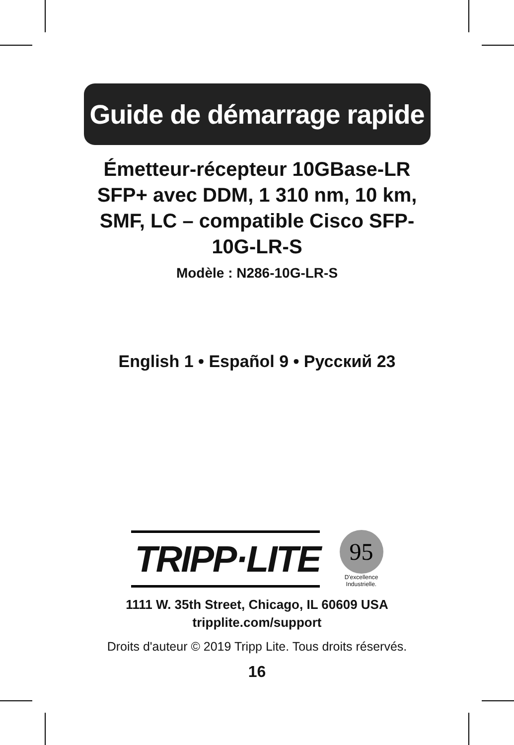Guide de démarrage rapide
Émetteur-récepteur 10GBase-LR SFP+ avec DDM, 1 310 nm, 10 km, SMF, LC – compatible Cisco SFP-10G-LR-S
Modèle : N286-10G-LR-S
English 1 • Español 9 • Русский 23
TRIPP·LITE
95
D'excellence
Industrielle.
1111 W. 35th Street, Chicago, IL 60609 USA
tripplite.com/support
Droits d'auteur © 2019 Tripp Lite. Tous droits réservés.
16